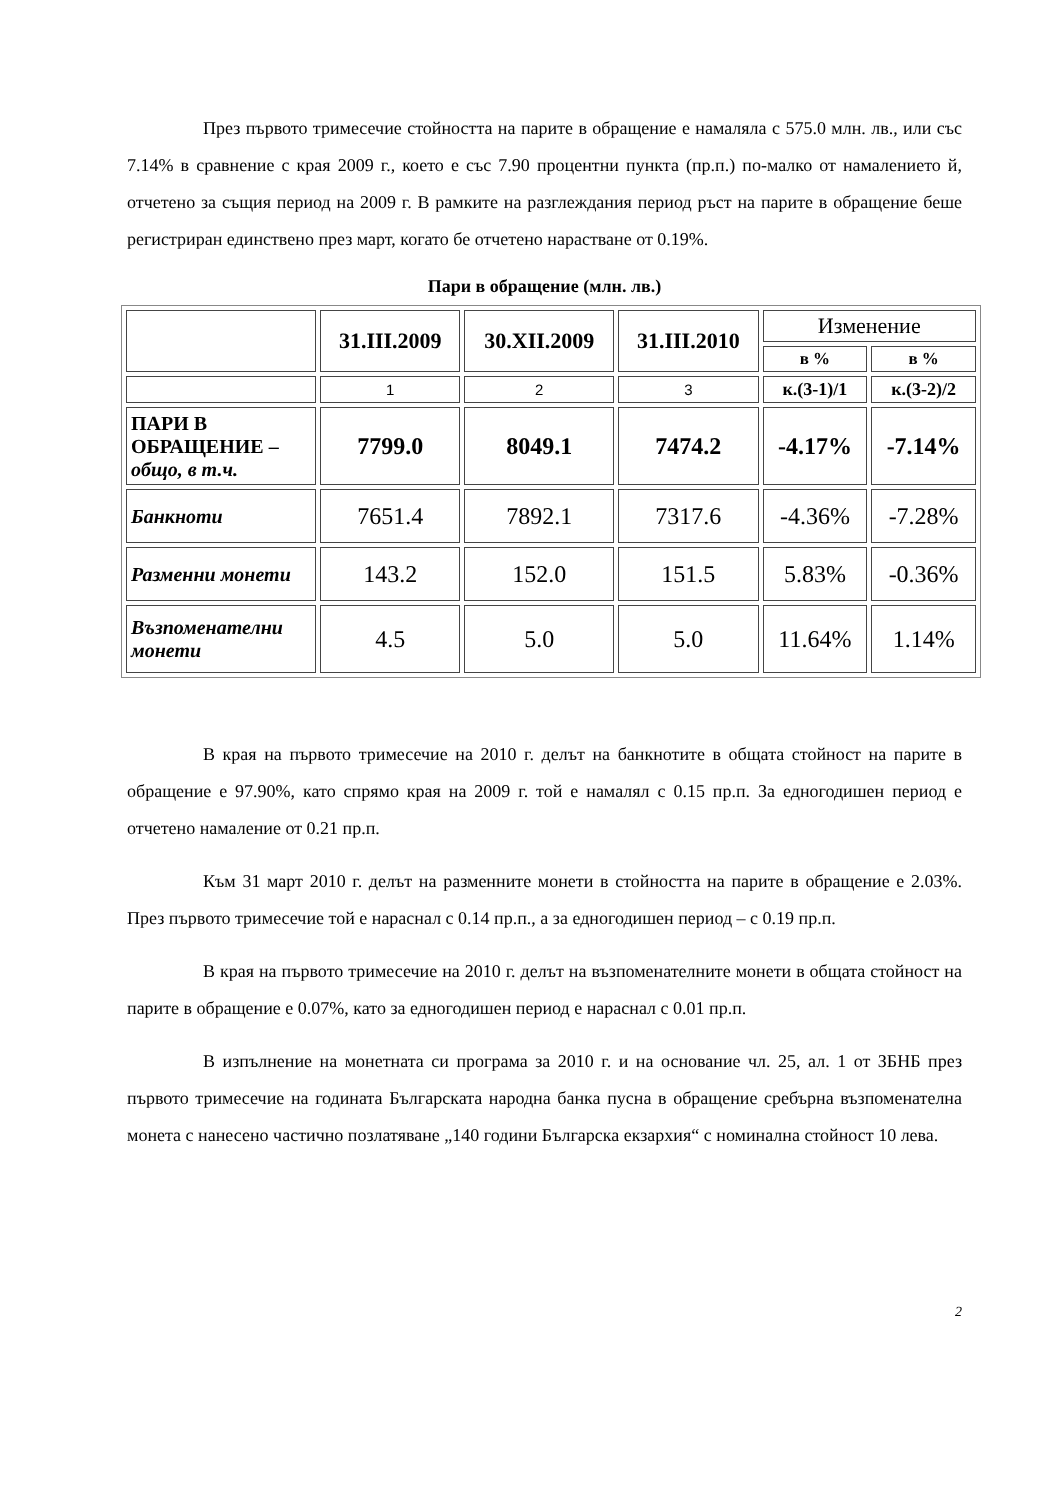През първото тримесечие стойността на парите в обращение е намаляла с 575.0 млн. лв., или със 7.14% в сравнение с края 2009 г., което е със 7.90 процентни пункта (пр.п.) по-малко от намалението й, отчетено за същия период на 2009 г. В рамките на разглеждания период ръст на парите в обращение беше регистриран единствено през март, когато бе отчетено нарастване от 0.19%.
Пари в обращение (млн. лв.)
| | 31.III.2009 | 30.XII.2009 | 31.III.2010 | Изменение | |
| --- | --- | --- | --- | --- | --- |
| | | | | в % | в % |
| | 1 | 2 | 3 | к.(3-1)/1 | к.(3-2)/2 |
| ПАРИ В ОБРАЩЕНИЕ – общо, в т.ч. | 7799.0 | 8049.1 | 7474.2 | -4.17% | -7.14% |
| Банкноти | 7651.4 | 7892.1 | 7317.6 | -4.36% | -7.28% |
| Разменни монети | 143.2 | 152.0 | 151.5 | 5.83% | -0.36% |
| Възпоменателни монети | 4.5 | 5.0 | 5.0 | 11.64% | 1.14% |
В края на първото тримесечие на 2010 г. делът на банкнотите в общата стойност на парите в обращение е 97.90%, като спрямо края на 2009 г. той е намалял с 0.15 пр.п. За едногодишен период е отчетено намаление от 0.21 пр.п.
Към 31 март 2010 г. делът на разменните монети в стойността на парите в обращение е 2.03%. През първото тримесечие той е нараснал с 0.14 пр.п., а за едногодишен период – с 0.19 пр.п.
В края на първото тримесечие на 2010 г. делът на възпоменателните монети в общата стойност на парите в обращение е 0.07%, като за едногодишен период е нараснал с 0.01 пр.п.
В изпълнение на монетната си програма за 2010 г. и на основание чл. 25, ал. 1 от ЗБНБ през първото тримесечие на годината Българската народна банка пусна в обращение сребърна възпоменателна монета с нанесено частично позлатяване „140 години Българска екзархия“ с номинална стойност 10 лева.
2